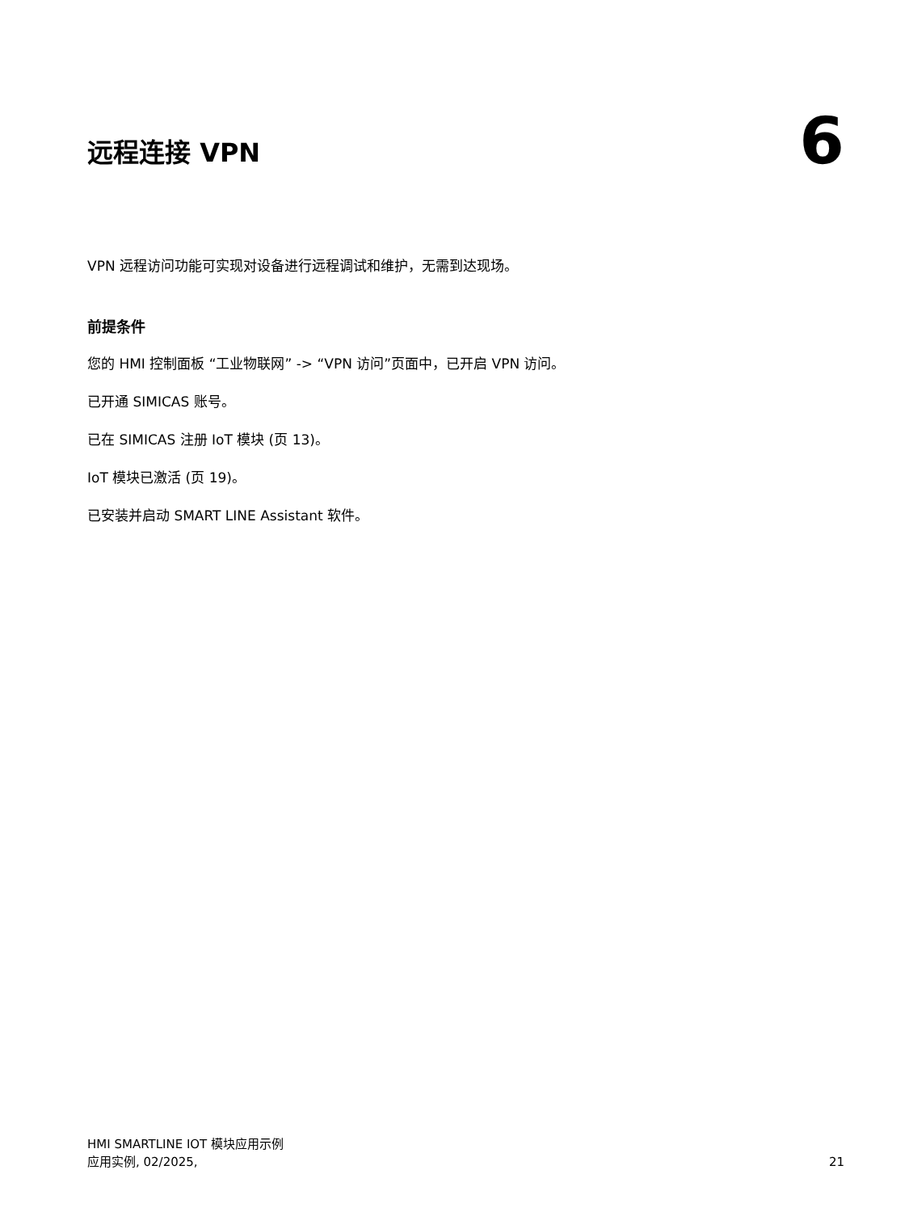远程连接 VPN
6
VPN 远程访问功能可实现对设备进行远程调试和维护，无需到达现场。
前提条件
您的 HMI 控制面板 “工业物联网” -> “VPN 访问”页面中，已开启 VPN 访问。
已开通 SIMICAS 账号。
已在 SIMICAS 注册 IoT 模块 (页 13)。
IoT 模块已激活 (页 19)。
已安装并启动 SMART LINE Assistant 软件。
HMI SMARTLINE IOT 模块应用示例
应用实例, 02/2025,
21